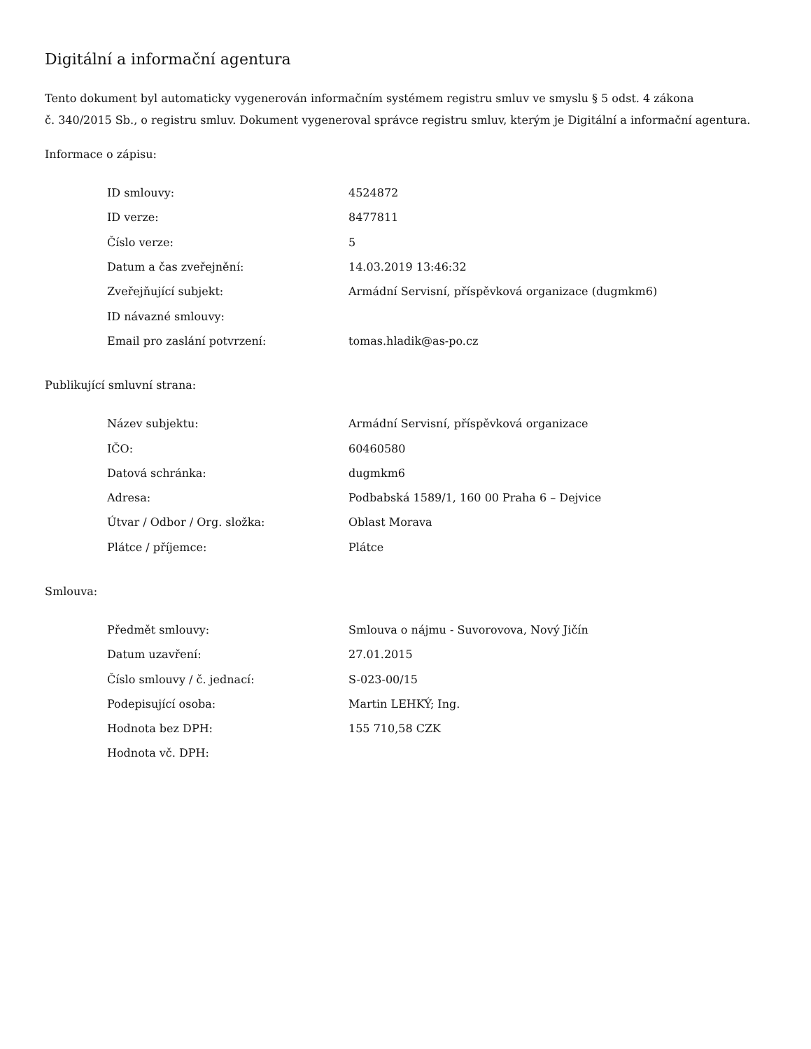Digitální a informační agentura
Tento dokument byl automaticky vygenerován informačním systémem registru smluv ve smyslu § 5 odst. 4 zákona
č. 340/2015 Sb., o registru smluv. Dokument vygeneroval správce registru smluv, kterým je Digitální a informační agentura.
Informace o zápisu:
| ID smlouvy: | 4524872 |
| ID verze: | 8477811 |
| Číslo verze: | 5 |
| Datum a čas zveřejnění: | 14.03.2019 13:46:32 |
| Zveřejňující subjekt: | Armádní Servisní, příspěvková organizace (dugmkm6) |
| ID návazné smlouvy: | |
| Email pro zaslání potvrzení: | tomas.hladik@as-po.cz |
Publikující smluvní strana:
| Název subjektu: | Armádní Servisní, příspěvková organizace |
| IČO: | 60460580 |
| Datová schránka: | dugmkm6 |
| Adresa: | Podbabská 1589/1, 160 00 Praha 6 – Dejvice |
| Útvar / Odbor / Org. složka: | Oblast Morava |
| Plátce / příjemce: | Plátce |
Smlouva:
| Předmět smlouvy: | Smlouva o nájmu - Suvorovova, Nový Jičín |
| Datum uzavření: | 27.01.2015 |
| Číslo smlouvy / č. jednací: | S-023-00/15 |
| Podepisující osoba: | Martin LEHKÝ; Ing. |
| Hodnota bez DPH: | 155 710,58 CZK |
| Hodnota vč. DPH: | |